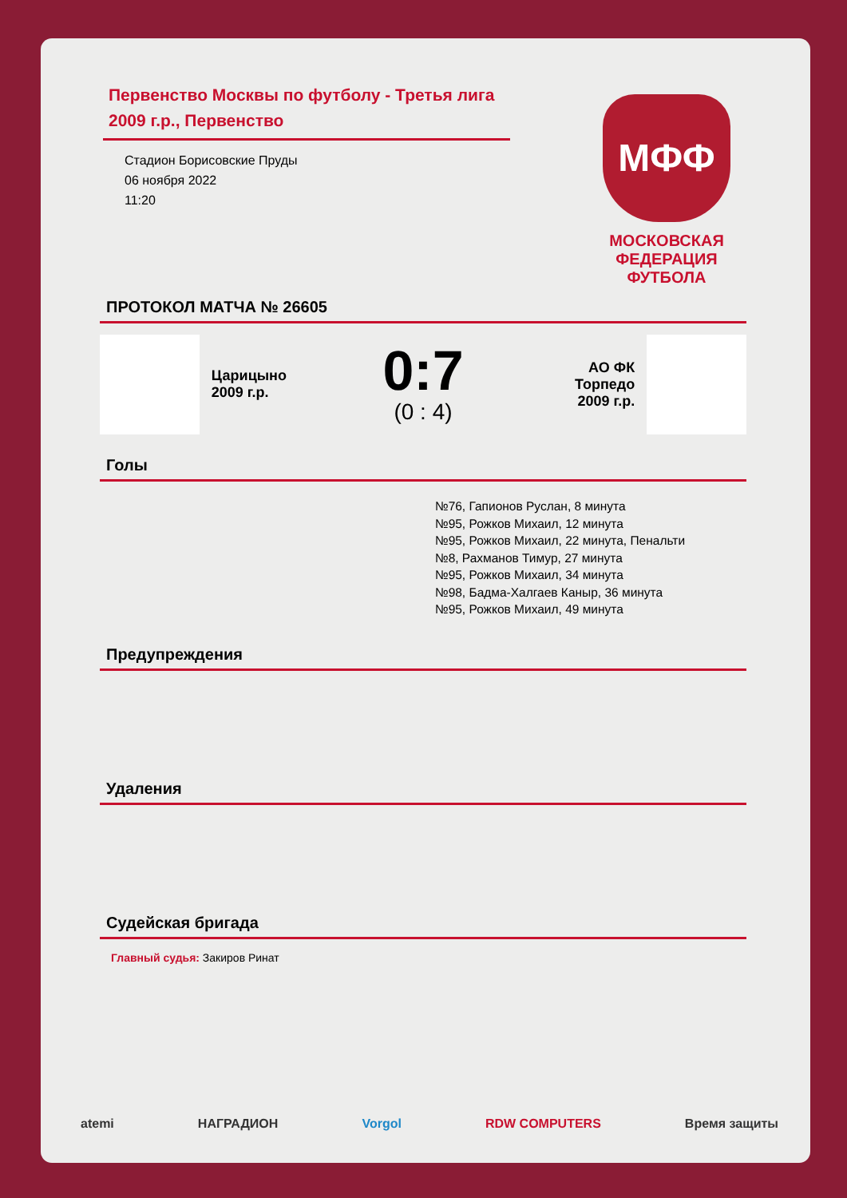Первенство Москвы по футболу - Третья лига 2009 г.р., Первенство
Стадион Борисовские Пруды
06 ноября 2022
11:20
МФФ
МОСКОВСКАЯ
ФЕДЕРАЦИЯ
ФУТБОЛА
ПРОТОКОЛ МАТЧА № 26605
Царицыно
2009 г.р.
0:7
(0 : 4)
АО ФК
Торпедо
2009 г.р.
Голы
№76, Гапионов Руслан, 8 минута
№95, Рожков Михаил, 12 минута
№95, Рожков Михаил, 22 минута, Пенальти
№8, Рахманов Тимур, 27 минута
№95, Рожков Михаил, 34 минута
№98, Бадма-Халгаев Каныр, 36 минута
№95, Рожков Михаил, 49 минута
Предупреждения
Удаления
Судейская бригада
Главный судья: Закиров Ринат
atemi НАГРАДИОН Vorgol RDW COMPUTERS Время защиты